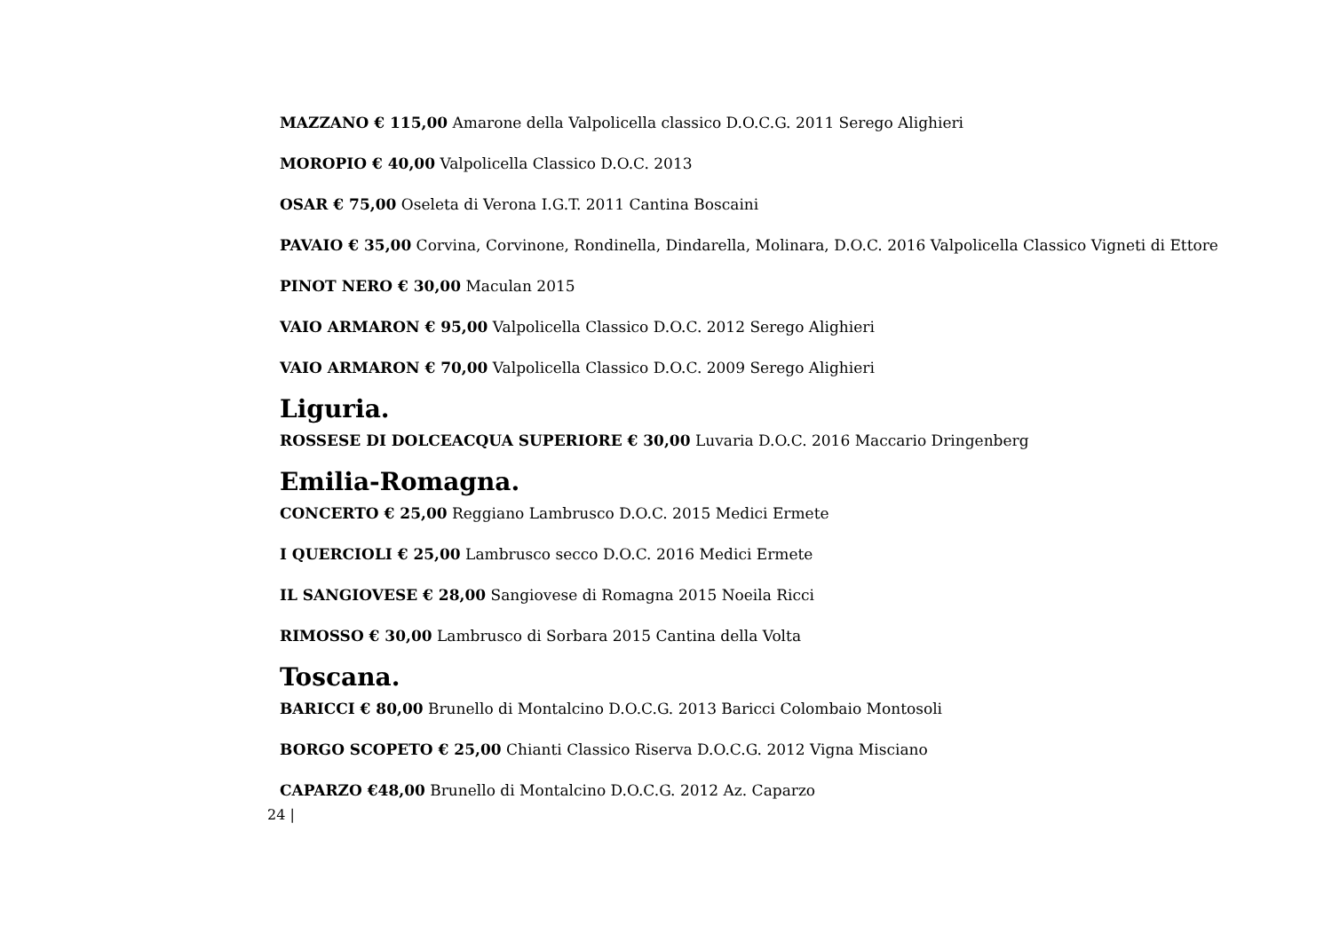MAZZANO € 115,00 Amarone della Valpolicella classico D.O.C.G. 2011 Serego Alighieri
MOROPIO € 40,00 Valpolicella Classico D.O.C. 2013
OSAR € 75,00 Oseleta di Verona I.G.T. 2011 Cantina Boscaini
PAVAIO € 35,00 Corvina, Corvinone, Rondinella, Dindarella, Molinara, D.O.C. 2016 Valpolicella Classico Vigneti di Ettore
PINOT NERO € 30,00 Maculan 2015
VAIO ARMARON € 95,00 Valpolicella Classico D.O.C. 2012 Serego Alighieri
VAIO ARMARON € 70,00 Valpolicella Classico D.O.C. 2009 Serego Alighieri
Liguria.
ROSSESE DI DOLCEACQUA SUPERIORE € 30,00 Luvaria D.O.C. 2016 Maccario Dringenberg
Emilia-Romagna.
CONCERTO € 25,00 Reggiano Lambrusco D.O.C. 2015 Medici Ermete
I QUERCIOLI € 25,00 Lambrusco secco D.O.C. 2016 Medici Ermete
IL SANGIOVESE € 28,00 Sangiovese di Romagna 2015 Noeila Ricci
RIMOSSO € 30,00 Lambrusco di Sorbara 2015 Cantina della Volta
Toscana.
BARICCI € 80,00 Brunello di Montalcino D.O.C.G. 2013 Baricci Colombaio Montosoli
BORGO SCOPETO € 25,00 Chianti Classico Riserva D.O.C.G. 2012 Vigna Misciano
CAPARZO €48,00 Brunello di Montalcino D.O.C.G. 2012 Az. Caparzo
24 |